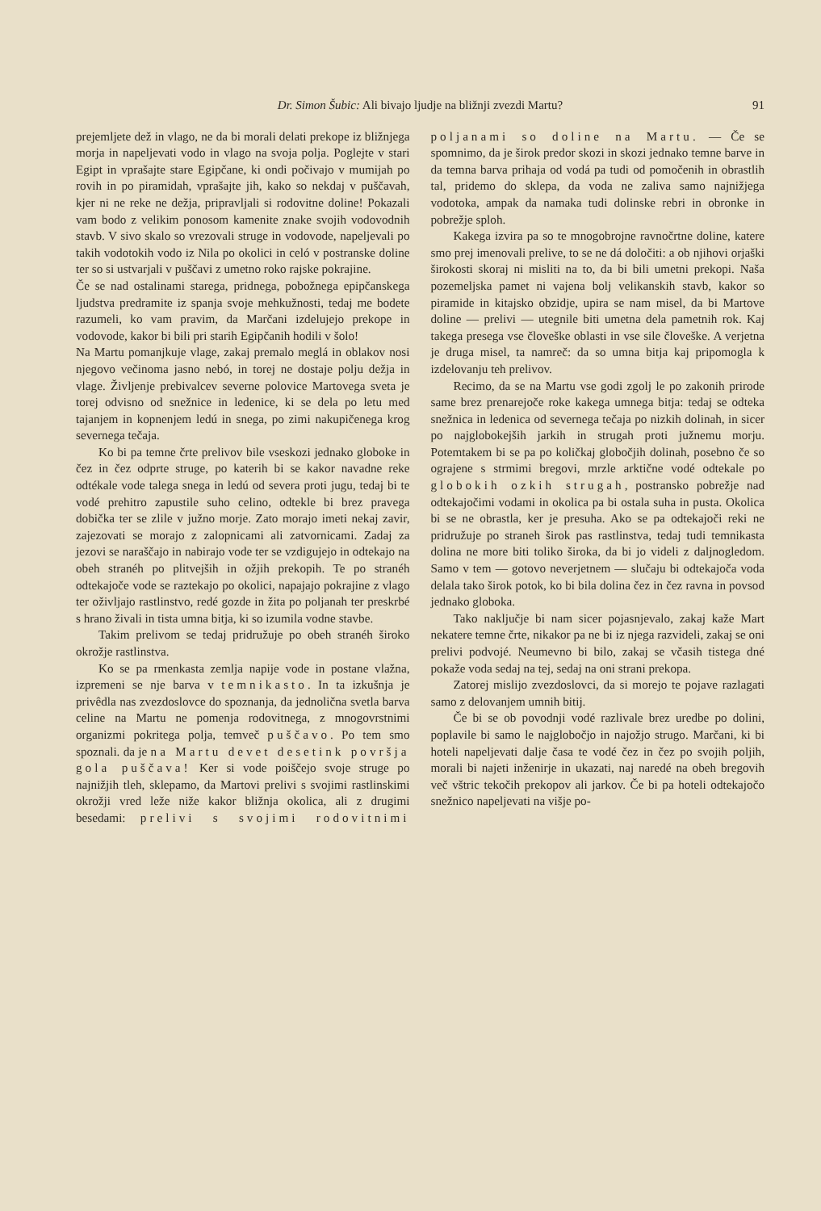Dr. Simon Šubic: Ali bivajo ljudje na bližnji zvezdi Martu? 91
prejemljete dež in vlago, ne da bi morali delati prekope iz bližnjega morja in napeljevati vodo in vlago na svoja polja. Poglejte v stari Egipt in vprašajte stare Egipčane, ki ondi počivajo v mumijah po rovih in po piramidah, vprašajte jih, kako so nekdaj v puščavah, kjer ni ne reke ne dežja, pripravljali si rodovitne doline! Pokazali vam bodo z velikim ponosom kamenite znake svojih vodovodnih stavb. V sivo skalo so vrezovali struge in vodovode, napeljevali po takih vodotokih vodo iz Nila po okolici in celó v postranske doline ter so si ustvarjali v puščavi z umetno roko rajske pokrajine.
Če se nad ostalinami starega, pridnega, pobožnega epipčanskega ljudstva predramite iz spanja svoje mehkužnosti, tedaj me bodete razumeli, ko vam pravim, da Marčani izdelujejo prekope in vodovode, kakor bi bili pri starih Egipčanih hodili v šolo!
Na Martu pomanjkuje vlage, zakaj premalo meglá in oblakov nosi njegovo večinoma jasno nebó, in torej ne dostaje polju dežja in vlage. Življenje prebivalcev severne polovice Martovega sveta je torej odvisno od snežnice in ledenice, ki se dela po letu med tajanjem in kopnenjem ledú in snega, po zimi nakupičenega krog severnega tečaja.
Ko bi pa temne črte prelivov bile vseskozi jednako globoke in čez in čez odprte struge, po katerih bi se kakor navadne reke odtékale vode talega snega in ledú od severa proti jugu, tedaj bi te vodé prehitro zapustile suho celino, odtekle bi brez pravega dobička ter se zlile v južno morje. Zato morajo imeti nekaj zavir, zajezovati se morajo z zalopnicami ali zatvornicami. Zadaj za jezovi se naraščajo in nabirajo vode ter se vzdigujejo in odtekajo na obeh stranéh po plitvejših in ožjih prekopih. Te po stranéh odtekajoče vode se raztekajo po okolici, napajajo pokrajine z vlago ter oživljajo rastlinstvo, redé gozde in žita po poljanah ter preskrbé s hrano živali in tista umna bitja, ki so izumila vodne stavbe.
Takim prelivom se tedaj pridružuje po obeh stranéh široko okrožje rastlinstva.
Ko se pa rmenkasta zemlja napije vode in postane vlažna, izpremeni se nje barva v temnikasto. In ta izkušnja je privêdla nas zvezdoslovce do spoznanja, da jednolična svetla barva celine na Martu ne pomenja rodovitnega, z mnogovrstnimi organizmi pokritega polja, temveč puščavo. Po tem smo spoznali. da je na Martu devet desetink površja gola puščava! Ker si vode poiščejo svoje struge po najnižjih tleh, sklepamo, da Martovi prelivi s svojimi rastlinskimi okrožji vred leže niže kakor bližnja okolica, ali z drugimi besedami: prelivi s svojimi rodovitnimi poljanami so doline na Martu. — Če se spomnimo, da je širok predor skozi in skozi jednako temne barve in da temna barva prihaja od vodá pa tudi od pomočenih in obrastlih tal, pridemo do sklepa, da voda ne zaliva samo najnižjega vodotoka, ampak da namaka tudi dolinske rebri in obronke in pobrežje sploh.
Kakega izvira pa so te mnogobrojne ravnočrtne doline, katere smo prej imenovali prelive, to se ne dá določiti: a ob njihovi orjaški širokosti skoraj ni misliti na to, da bi bili umetni prekopi. Naša pozemeljska pamet ni vajena bolj velikanskih stavb, kakor so piramide in kitajsko obzidje, upira se nam misel, da bi Martove doline — prelivi — utegnile biti umetna dela pametnih rok. Kaj takega presega vse človeške oblasti in vse sile človeške. A verjetna je druga misel, ta namreč: da so umna bitja kaj pripomogla k izdelovanju teh prelivov.
Recimo, da se na Martu vse godi zgolj le po zakonih prirode same brez prenarejoče roke kakega umnega bitja: tedaj se odteka snežnica in ledenica od severnega tečaja po nizkih dolinah, in sicer po najglobokejših jarkih in strugah proti južnemu morju. Potemtakem bi se pa po količkaj globočjih dolinah, posebno če so ograjene s strmimi bregovi, mrzle arktične vodé odtekale po globokih ozkih strugah, postransko pobrežje nad odtekajočimi vodami in okolica pa bi ostala suha in pusta. Okolica bi se ne obrastla, ker je presuha. Ako se pa odtekajoči reki ne pridružuje po straneh širok pas rastlinstva, tedaj tudi temnikasta dolina ne more biti toliko široka, da bi jo videli z daljnogledom. Samo v tem — gotovo neverjetnem — slučaju bi odtekajoča voda delala tako širok potok, ko bi bila dolina čez in čez ravna in povsod jednako globoka.
Tako naključje bi nam sicer pojasnjevalo, zakaj kaže Mart nekatere temne črte, nikakor pa ne bi iz njega razvideli, zakaj se oni prelivi podvojé. Neumevno bi bilo, zakaj se včasih tistega dné pokaže voda sedaj na tej, sedaj na oni strani prekopa.
Zatorej mislijo zvezdoslovci, da si morejo te pojave razlagati samo z delovanjem umnih bitij.
Če bi se ob povodnji vodé razlivale brez uredbe po dolini, poplavile bi samo le najglobočjo in najožjo strugo. Marčani, ki bi hoteli napeljevati dalje časa te vodé čez in čez po svojih poljih, morali bi najeti inženirje in ukazati, naj naredé na obeh bregovih več vštric tekočih prekopov ali jarkov. Če bi pa hoteli odtekajočo snežnico napeljevati na višje po-